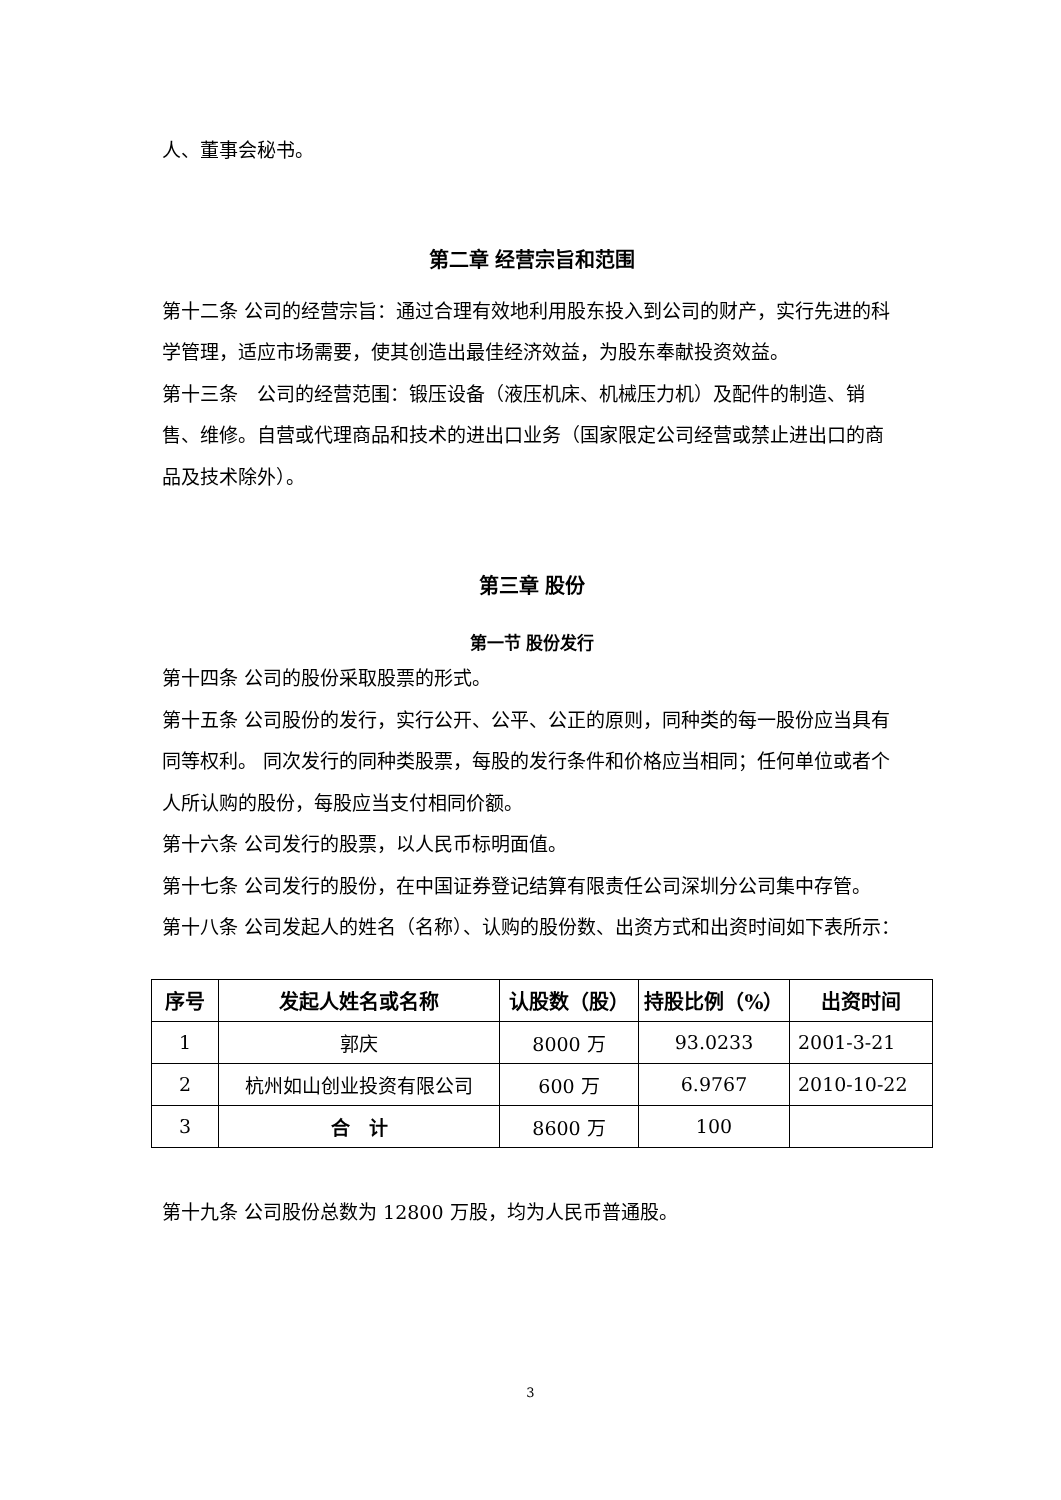人、董事会秘书。
第二章 经营宗旨和范围
第十二条 公司的经营宗旨：通过合理有效地利用股东投入到公司的财产，实行先进的科学管理，适应市场需要，使其创造出最佳经济效益，为股东奉献投资效益。
第十三条　公司的经营范围：锻压设备（液压机床、机械压力机）及配件的制造、销售、维修。自营或代理商品和技术的进出口业务（国家限定公司经营或禁止进出口的商品及技术除外）。
第三章 股份
第一节 股份发行
第十四条 公司的股份采取股票的形式。
第十五条 公司股份的发行，实行公开、公平、公正的原则，同种类的每一股份应当具有同等权利。 同次发行的同种类股票，每股的发行条件和价格应当相同；任何单位或者个人所认购的股份，每股应当支付相同价额。
第十六条 公司发行的股票，以人民币标明面值。
第十七条 公司发行的股份，在中国证券登记结算有限责任公司深圳分公司集中存管。
第十八条 公司发起人的姓名（名称）、认购的股份数、出资方式和出资时间如下表所示：
| 序号 | 发起人姓名或名称 | 认股数（股） | 持股比例（%） | 出资时间 |
| --- | --- | --- | --- | --- |
| 1 | 郭庆 | 8000 万 | 93.0233 | 2001-3-21 |
| 2 | 杭州如山创业投资有限公司 | 600 万 | 6.9767 | 2010-10-22 |
| 3 | 合 计 | 8600 万 | 100 | |
第十九条 公司股份总数为 12800 万股，均为人民币普通股。
3